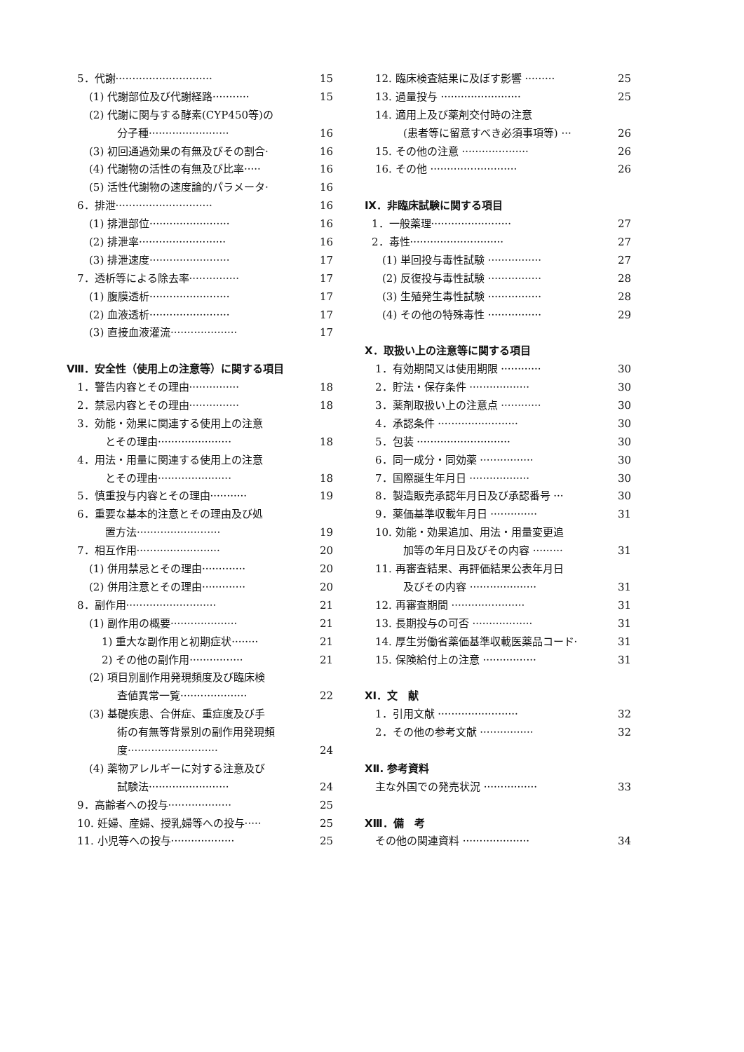5．代謝·····························
15
(1) 代謝部位及び代謝経路···········
15
(2) 代謝に関与する酵素(CYP450等)の
分子種························ 16
(3) 初回通過効果の有無及びその割合· 16
(4) 代謝物の活性の有無及び比率·····
16
(5) 活性代謝物の速度論的パラメータ· 16
6．排泄·····························
16
(1) 排泄部位························
16
(2) 排泄率··························
16
(3) 排泄速度························
17
7．透析等による除去率···············
17
(1) 腹膜透析························
17
(2) 血液透析························
17
(3) 直接血液灌流····················
17
Ⅷ．安全性（使用上の注意等）に関する項目
1．警告内容とその理由···············
18
2．禁忌内容とその理由···············
18
3．効能・効果に関連する使用上の注意
とその理由······················
18
4．用法・用量に関連する使用上の注意
とその理由······················
18
5．慎重投与内容とその理由···········
19
6．重要な基本的注意とその理由及び処
置方法························· 19
7．相互作用·························
20
(1) 併用禁忌とその理由·············
20
(2) 併用注意とその理由·············
20
8．副作用···························
21
(1) 副作用の概要····················
21
1) 重大な副作用と初期症状········ 21
2) その他の副作用················
21
(2) 項目別副作用発現頻度及び臨床検
査値異常一覧···················· 22
(3) 基礎疾患、合併症、重症度及び手
術の有無等背景別の副作用発現頻
度··························· 24
(4) 薬物アレルギーに対する注意及び
試験法························ 24
9．高齢者への投与···················
25
10. 妊婦、産婦、授乳婦等への投与·····
25
11. 小児等への投与···················
25
12. 臨床検査結果に及ぼす影響 ·········
25
13. 過量投与 ························
25
14. 適用上及び薬剤交付時の注意
(患者等に留意すべき必須事項等) ··· 26
15. その他の注意 ····················
26
16. その他 ··························
26
Ⅸ．非臨床試験に関する項目
1．一般薬理························
27
2．毒性····························
27
(1) 単回投与毒性試験 ················
27
(2) 反復投与毒性試験 ················
28
(3) 生殖発生毒性試験 ················
28
(4) その他の特殊毒性 ················
29
Ⅹ．取扱い上の注意等に関する項目
1．有効期間又は使用期限 ············
30
2．貯法・保存条件 ··················
30
3．薬剤取扱い上の注意点 ············
30
4．承認条件 ························
30
5．包装 ····························
30
6．同一成分・同効薬 ················
30
7．国際誕生年月日 ··················
30
8．製造販売承認年月日及び承認番号 ···
30
9．薬価基準収載年月日 ··············
31
10. 効能・効果追加、用法・用量変更追
加等の年月日及びその内容 ········· 31
11. 再審査結果、再評価結果公表年月日
及びその内容 ····················
31
12. 再審査期間 ······················
31
13. 長期投与の可否 ··················
31
14. 厚生労働省薬価基準収載医薬品コード·
31
15. 保険給付上の注意 ················
31
ⅩⅠ．文　献
1．引用文献 ························
32
2．その他の参考文献 ················
32
ⅩⅡ. 参考資料
主な外国での発売状況 ················
33
ⅩⅢ．備　考
その他の関連資料 ····················
34